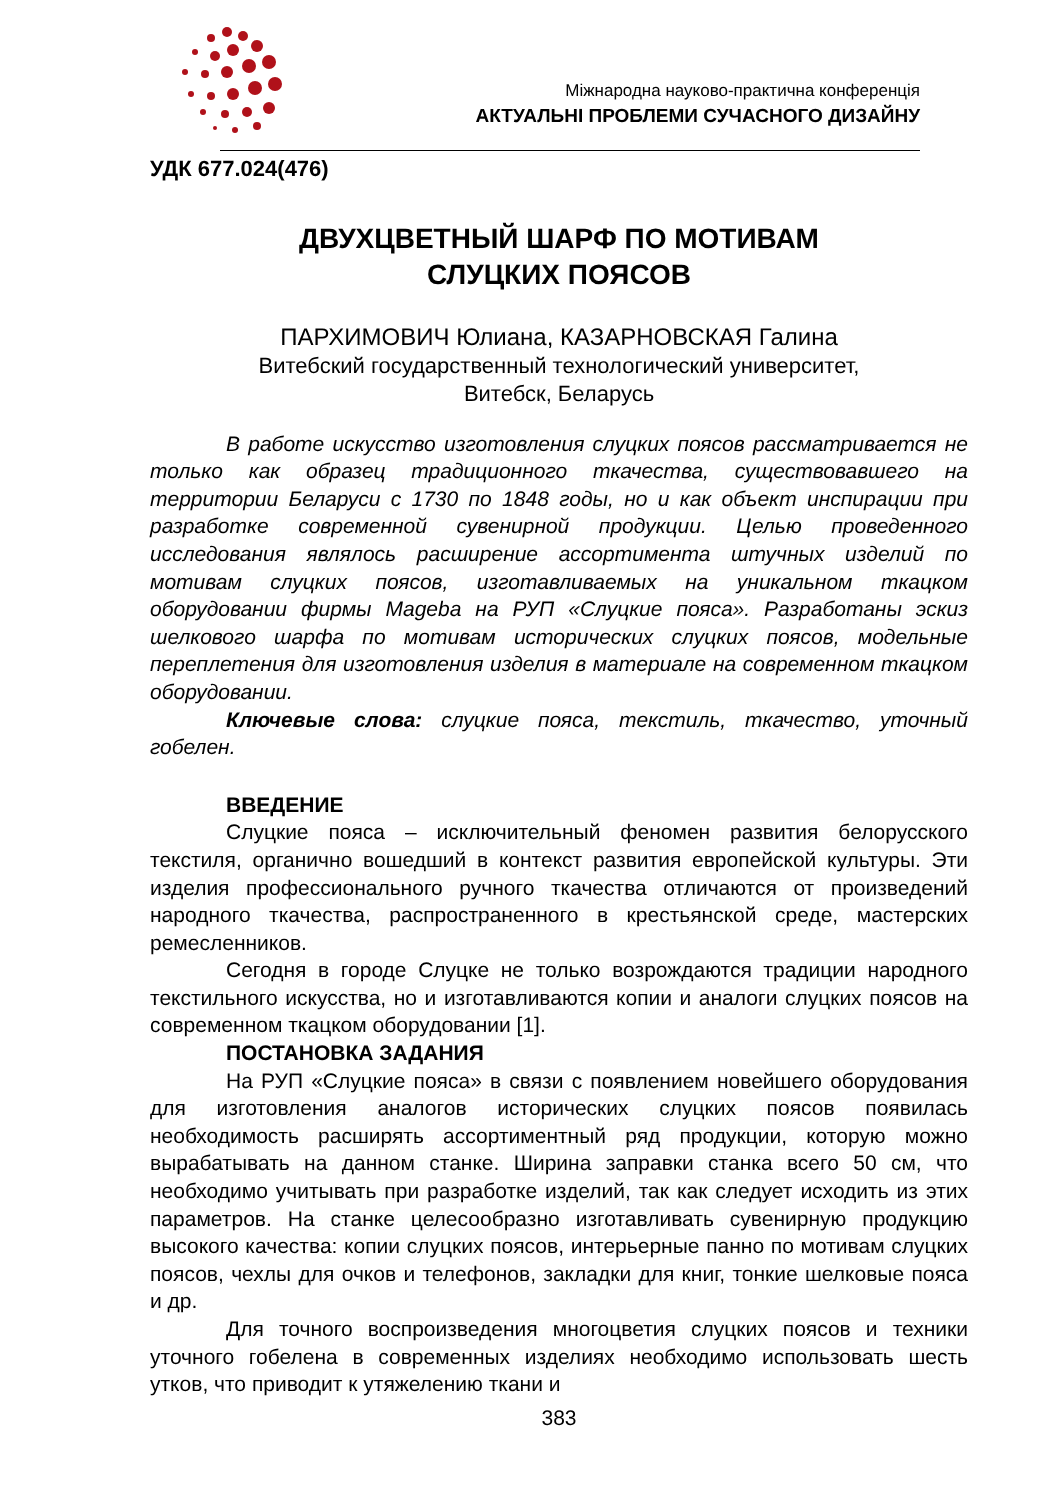Міжнародна науково-практична конференція
АКТУАЛЬНІ ПРОБЛЕМИ СУЧАСНОГО ДИЗАЙНУ
УДК 677.024(476)
ДВУХЦВЕТНЫЙ ШАРФ ПО МОТИВАМ
СЛУЦКИХ ПОЯСОВ
ПАРХИМОВИЧ Юлиана, КАЗАРНОВСКАЯ Галина
Витебский государственный технологический университет,
Витебск, Беларусь
В работе искусство изготовления слуцких поясов рассматривается не только как образец традиционного ткачества, существовавшего на территории Беларуси с 1730 по 1848 годы, но и как объект инспирации при разработке современной сувенирной продукции. Целью проведенного исследования являлось расширение ассортимента штучных изделий по мотивам слуцких поясов, изготавливаемых на уникальном ткацком оборудовании фирмы Mageba на РУП «Слуцкие пояса». Разработаны эскиз шелкового шарфа по мотивам исторических слуцких поясов, модельные переплетения для изготовления изделия в материале на современном ткацком оборудовании.
Ключевые слова: слуцкие пояса, текстиль, ткачество, уточный гобелен.
ВВЕДЕНИЕ
Слуцкие пояса – исключительный феномен развития белорусского текстиля, органично вошедший в контекст развития европейской культуры. Эти изделия профессионального ручного ткачества отличаются от произведений народного ткачества, распространенного в крестьянской среде, мастерских ремесленников.
Сегодня в городе Слуцке не только возрождаются традиции народного текстильного искусства, но и изготавливаются копии и аналоги слуцких поясов на современном ткацком оборудовании [1].
ПОСТАНОВКА ЗАДАНИЯ
На РУП «Слуцкие пояса» в связи с появлением новейшего оборудования для изготовления аналогов исторических слуцких поясов появилась необходимость расширять ассортиментный ряд продукции, которую можно вырабатывать на данном станке. Ширина заправки станка всего 50 см, что необходимо учитывать при разработке изделий, так как следует исходить из этих параметров. На станке целесообразно изготавливать сувенирную продукцию высокого качества: копии слуцких поясов, интерьерные панно по мотивам слуцких поясов, чехлы для очков и телефонов, закладки для книг, тонкие шелковые пояса и др.
Для точного воспроизведения многоцветия слуцких поясов и техники уточного гобелена в современных изделиях необходимо использовать шесть утков, что приводит к утяжелению ткани и
383